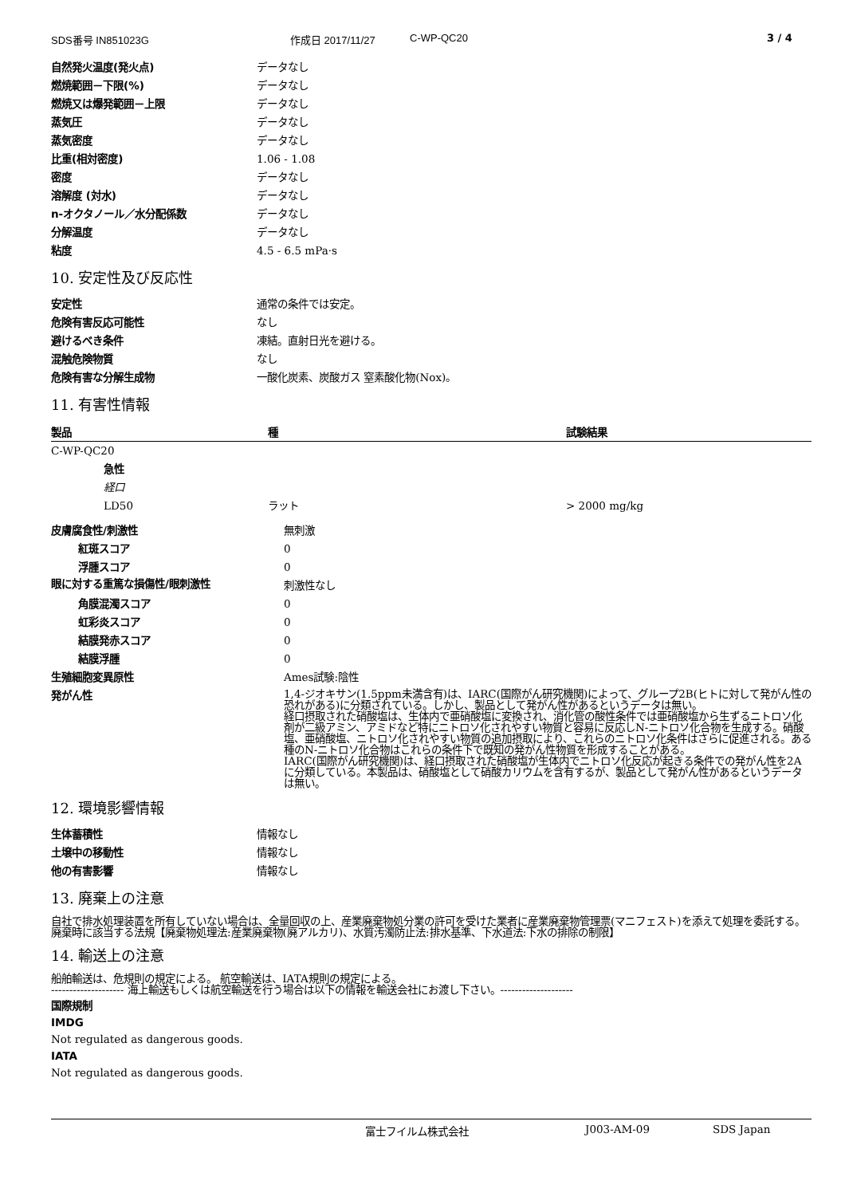SDS番号 IN851023G 作成日 2017/11/27 C-WP-QC20 3 / 4
| 自然発火温度(発火点) | データなし |
| 燃焼範囲－下限(%) | データなし |
| 燃焼又は爆発範囲－上限 | データなし |
| 蒸気圧 | データなし |
| 蒸気密度 | データなし |
| 比重(相対密度) | 1.06 - 1.08 |
| 密度 | データなし |
| 溶解度 (対水) | データなし |
| n-オクタノール／水分配係数 | データなし |
| 分解温度 | データなし |
| 粘度 | 4.5 - 6.5 mPa·s |
10. 安定性及び反応性
| 安定性 | 通常の条件では安定。 |
| 危険有害反応可能性 | なし |
| 避けるべき条件 | 凍結。直射日光を避ける。 |
| 混触危険物質 | なし |
| 危険有害な分解生成物 | 一酸化炭素、炭酸ガス 窒素酸化物(Nox)。 |
11. 有害性情報
| 製品 | 種 | 試験結果 |
| --- | --- | --- |
| C-WP-QC20 | | |
| 急性 | | |
| 経口 | | |
| LD50 | ラット | > 2000 mg/kg |
| 皮膚腐食性/刺激性 | 無刺激 |
| 紅斑スコア | 0 |
| 浮腫スコア | 0 |
| 眼に対する重篤な損傷性/眼刺激性 | 刺激性なし |
| 角膜混濁スコア | 0 |
| 虹彩炎スコア | 0 |
| 結膜発赤スコア | 0 |
| 結膜浮腫 | 0 |
| 生殖細胞変異原性 | Ames試験:陰性 |
| 発がん性 | 1,4-ジオキサン(1.5ppm未満含有)は、IARC(国際がん研究機関)によって、グループ2B(ヒトに対して発がん性の恐れがある)に分類されている。しかし、製品として発がん性があるというデータは無い。 経口摂取された硝酸塩は、生体内で亜硝酸塩に変換され、消化管の酸性条件では亜硝酸塩から生ずるニトロソ化剤が二級アミン、アミドなど特にニトロソ化されやすい物質と容易に反応しN-ニトロソ化合物を生成する。硝酸塩、亜硝酸塩、ニトロソ化されやすい物質の追加摂取により、これらのニトロソ化条件はさらに促進される。ある種のN-ニトロソ化合物はこれらの条件下で既知の発がん性物質を形成することがある。 IARC(国際がん研究機関)は、経口摂取された硝酸塩が生体内でニトロソ化反応が起きる条件での発がん性を2Aに分類している。本製品は、硝酸塩として硝酸カリウムを含有するが、製品として発がん性があるというデータは無い。 |
12. 環境影響情報
| 生体蓄積性 | 情報なし |
| 土壌中の移動性 | 情報なし |
| 他の有害影響 | 情報なし |
13. 廃棄上の注意
自社で排水処理装置を所有していない場合は、全量回収の上、産業廃棄物処分業の許可を受けた業者に産業廃棄物管理票(マニフェスト)を添えて処理を委託する。廃棄時に該当する法規【廃棄物処理法:産業廃棄物(廃アルカリ)、水質汚濁防止法:排水基準、下水道法:下水の排除の制限】
14. 輸送上の注意
船舶輸送は、危規則の規定による。 航空輸送は、IATA規則の規定による。
-------------------- 海上輸送もしくは航空輸送を行う場合は以下の情報を輸送会社にお渡し下さい。--------------------
国際規制
IMDG
Not regulated as dangerous goods.
IATA
Not regulated as dangerous goods.
富士フイルム株式会社 J003-AM-09 SDS Japan